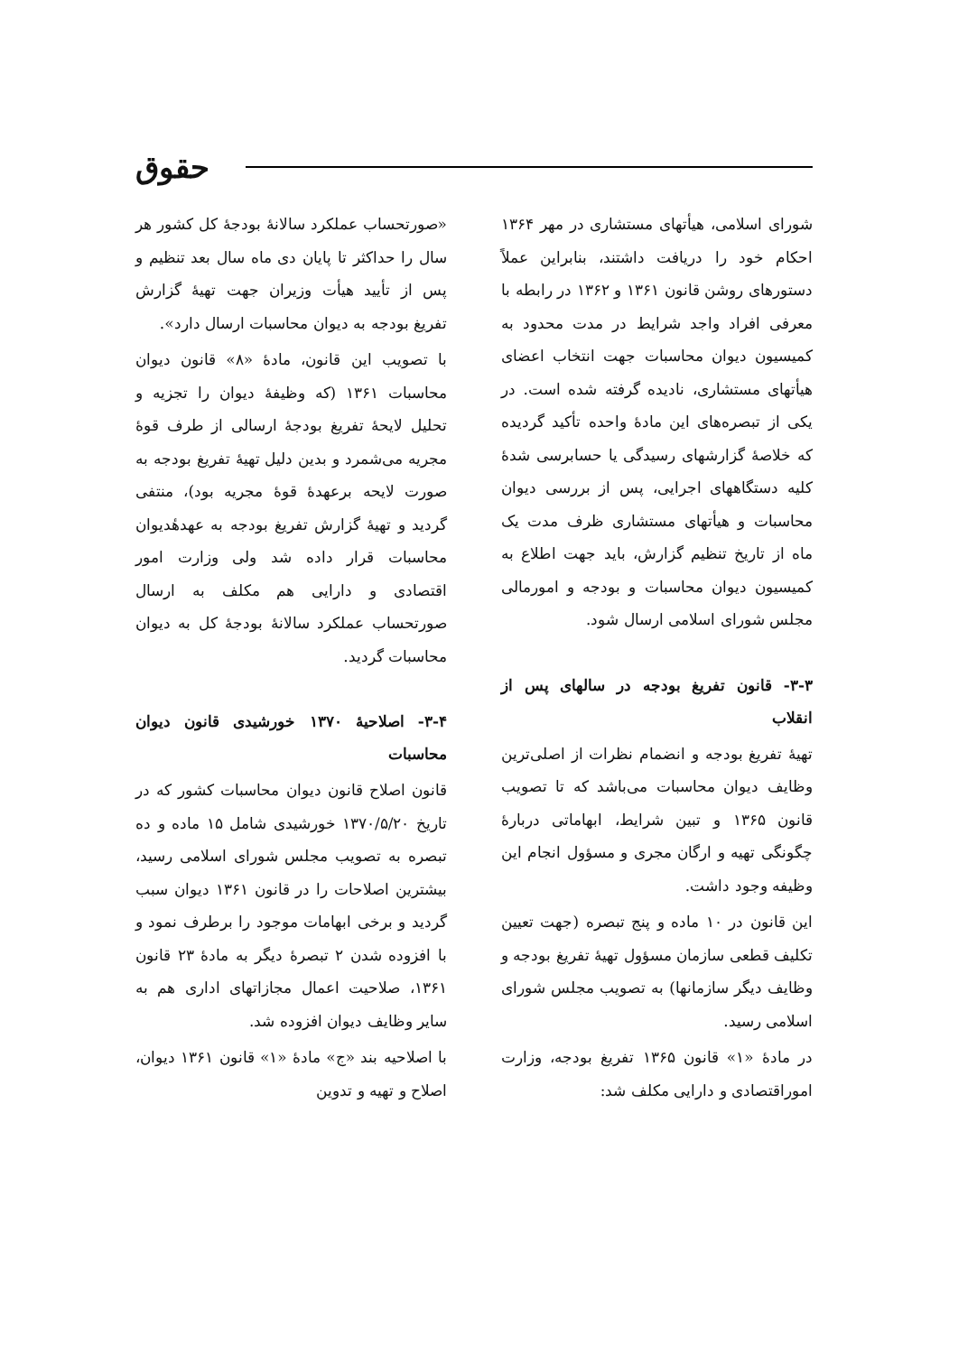حقوق
شورای اسلامی، هیأتهای مستشاری در مهر ۱۳۶۴ احکام خود را دریافت داشتند، بنابراین عملاً دستورهای روشن قانون ۱۳۶۱ و ۱۳۶۲ در رابطه با معرفی افراد واجد شرایط در مدت محدود به کمیسیون دیوان محاسبات جهت انتخاب اعضای هیأتهای مستشاری، نادیده گرفته شده است. در یکی از تبصره‌های این مادهٔ واحده تأکید گردیده که خلاصهٔ گزارشهای رسیدگی یا حسابرسی شدهٔ کلیه دستگاههای اجرایی، پس از بررسی دیوان محاسبات و هیأتهای مستشاری ظرف مدت یک ماه از تاریخ تنظیم گزارش، باید جهت اطلاع به کمیسیون دیوان محاسبات و بودجه و امورمالی مجلس شورای اسلامی ارسال شود.
۳-۳- قانون تفریغ بودجه در سالهای پس از انقلاب
تهیهٔ تفریغ بودجه و انضمام نظرات از اصلی‌ترین وظایف دیوان محاسبات می‌باشد که تا تصویب قانون ۱۳۶۵ و تبین شرایط، ابهاماتی دربارهٔ چگونگی تهیه و ارگان مجری و مسؤول انجام این وظیفه وجود داشت.
این قانون در ۱۰ ماده و پنج تبصره (جهت تعیین تکلیف قطعی سازمان مسؤول تهیهٔ تفریغ بودجه و وظایف دیگر سازمانها) به تصویب مجلس شورای اسلامی رسید.
در مادهٔ «۱» قانون ۱۳۶۵ تفریغ بودجه، وزارت اموراقتصادی و دارایی مکلف شد:
«صورتحساب عملکرد سالانهٔ بودجهٔ کل کشور هر سال را حداکثر تا پایان دی ماه سال بعد تنظیم و پس از تأیید هیأت وزیران جهت تهیهٔ گزارش تفریغ بودجه به دیوان محاسبات ارسال دارد».
با تصویب این قانون، مادهٔ «۸» قانون دیوان محاسبات ۱۳۶۱ (که وظیفهٔ دیوان را تجزیه و تحلیل لایحهٔ تفریغ بودجهٔ ارسالی از طرف قوهٔ مجریه می‌شمرد و بدین دلیل تهیهٔ تفریغ بودجه به صورت لایحه برعهدهٔ قوهٔ مجریه بود)، منتفی گردید و تهیهٔ گزارش تفریغ بودجه به عهدهٔدیوان محاسبات قرار داده شد ولی وزارت امور اقتصادی و دارایی هم مکلف به ارسال صورتحساب عملکرد سالانهٔ بودجهٔ کل به دیوان محاسبات گردید.
۳-۴- اصلاحیهٔ ۱۳۷۰ خورشیدی قانون دیوان محاسبات
قانون اصلاح قانون دیوان محاسبات کشور که در تاریخ ۱۳۷۰/۵/۲۰ خورشیدی شامل ۱۵ ماده و ده تبصره به تصویب مجلس شورای اسلامی رسید، بیشترین اصلاحات را در قانون ۱۳۶۱ دیوان سبب گردید و برخی ابهامات موجود را برطرف نمود و با افزوده شدن ۲ تبصرهٔ دیگر به مادهٔ ۲۳ قانون ۱۳۶۱، صلاحیت اعمال مجازاتهای اداری هم به سایر وظایف دیوان افزوده شد.
با اصلاحیه بند «ج» مادهٔ «۱» قانون ۱۳۶۱ دیوان، اصلاح و تهیه و تدوین